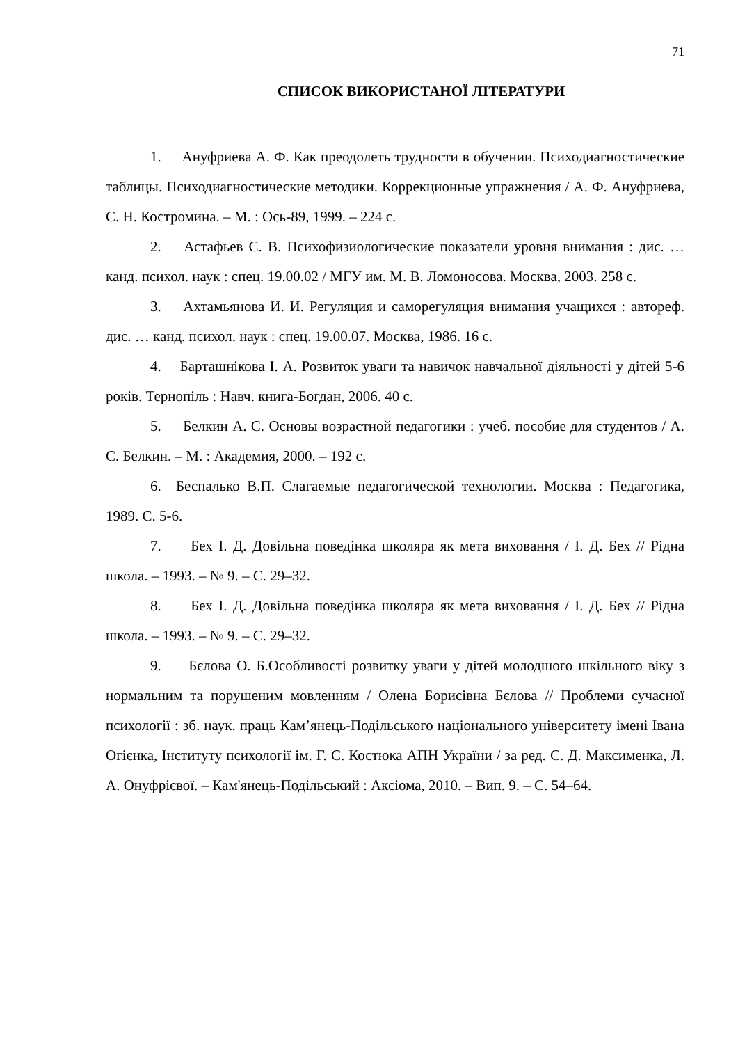71
СПИСОК ВИКОРИСТАНОЇ ЛІТЕРАТУРИ
1. Ануфриева А. Ф. Как преодолеть трудности в обучении. Психодиагностические таблицы. Психодиагностические методики. Коррекционные упражнения / А. Ф. Ануфриева, С. Н. Костромина. – М. : Ось-89, 1999. – 224 с.
2. Астафьев С. В. Психофизиологические показатели уровня внимания : дис. … канд. психол. наук : спец. 19.00.02 / МГУ им. М. В. Ломоносова. Москва, 2003. 258 с.
3. Ахтамьянова И. И. Регуляция и саморегуляция внимания учащихся : автореф. дис. … канд. психол. наук : спец. 19.00.07. Москва, 1986. 16 с.
4. Барташнікова І. А. Розвиток уваги та навичок навчальної діяльності у дітей 5-6 років. Тернопіль : Навч. книга-Богдан, 2006. 40 с.
5. Белкин А. С. Основы возрастной педагогики : учеб. пособие для студентов / А. С. Белкин. – М. : Академия, 2000. – 192 с.
6. Беспалько В.П. Слагаемые педагогической технологии. Москва : Педагогика, 1989. С. 5-6.
7. Бех І. Д. Довільна поведінка школяра як мета виховання / І. Д. Бех // Рідна школа. – 1993. – № 9. – С. 29–32.
8. Бех І. Д. Довільна поведінка школяра як мета виховання / І. Д. Бех // Рідна школа. – 1993. – № 9. – С. 29–32.
9. Бєлова О. Б.Особливості розвитку уваги у дітей молодшого шкільного віку з нормальним та порушеним мовленням / Олена Борисівна Бєлова // Проблеми сучасної психології : зб. наук. праць Кам’янець-Подільського національного університету імені Івана Огієнка, Інституту психології ім. Г. С. Костюка АПН України / за ред. С. Д. Максименка, Л. А. Онуфрієвої. – Кам'янець-Подільський : Аксіома, 2010. – Вип. 9. – С. 54–64.